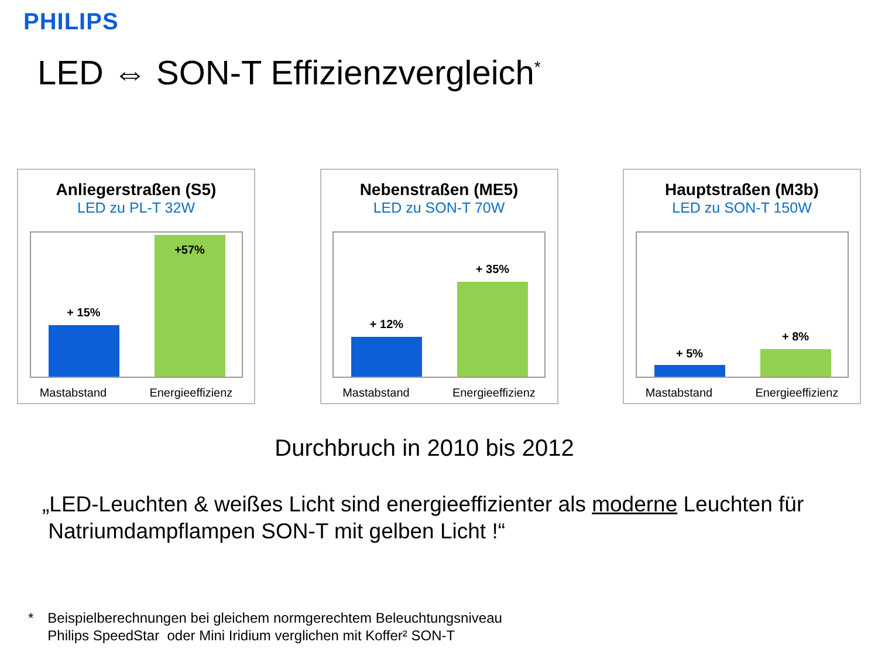PHILIPS
LED ⇔ SON-T Effizienzvergleich<sup>*</sup>
Anliegerstraßen (S5)
LED zu PL-T 32W
+ 15%
+57%
Mastabstand Energieeffizienz
Nebenstraßen (ME5)
LED zu SON-T 70W
+ 12%
+ 35%
Mastabstand Energieeffizienz
Hauptstraßen (M3b)
LED zu SON-T 150W
+ 5%
+ 8%
Mastabstand Energieeffizienz
Durchbruch in 2010 bis 2012
„LED-Leuchten & weißes Licht sind energieeffizienter als moderne Leuchten für
Natriumdampflampen SON-T mit gelben Licht !“
* Beispielberechnungen bei gleichem normgerechtem Beleuchtungsniveau
Philips SpeedStar oder Mini Iridium verglichen mit Koffer² SON-T